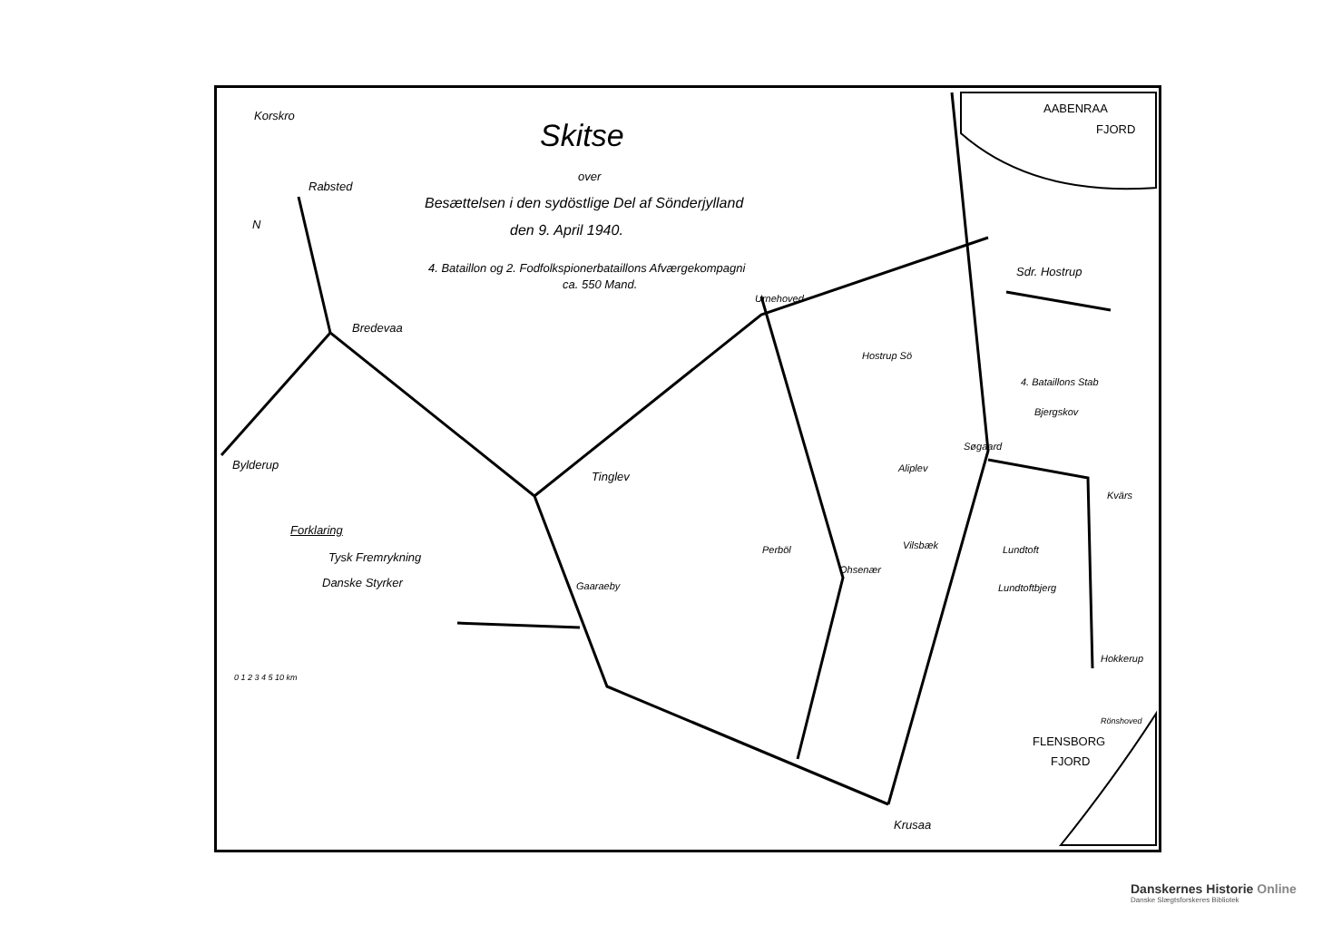Korskro
Rabsted
N
Bredevaa
Bylderup
Skitse
over
Besættelsen i den sydöstlige Del af Sönderjylland
den 9. April 1940.
4. Bataillon og 2. Fodfolkspionerbataillons Afværgekompagni
ca. 550 Mand.
AABENRAA
FJORD
Sdr. Hostrup
Urnehoved
Hostrup Sö
4. Bataillons Stab
Bjergskov
Søgaard
Tinglev
Aliplev
Kvärs
Forklaring
Tysk Fremrykning
Danske Styrker
Vilsbæk Lundtoft
Perböl
Ohsenær
Gaaraeby Lundtoftbjerg
Hokkerup
0 1 2 3 4 5 10 km
Rönshoved
FLENSBORG
FJORD
Krusaa
Danskernes Historie Online
Danske Slægtsforskeres Bibliotek